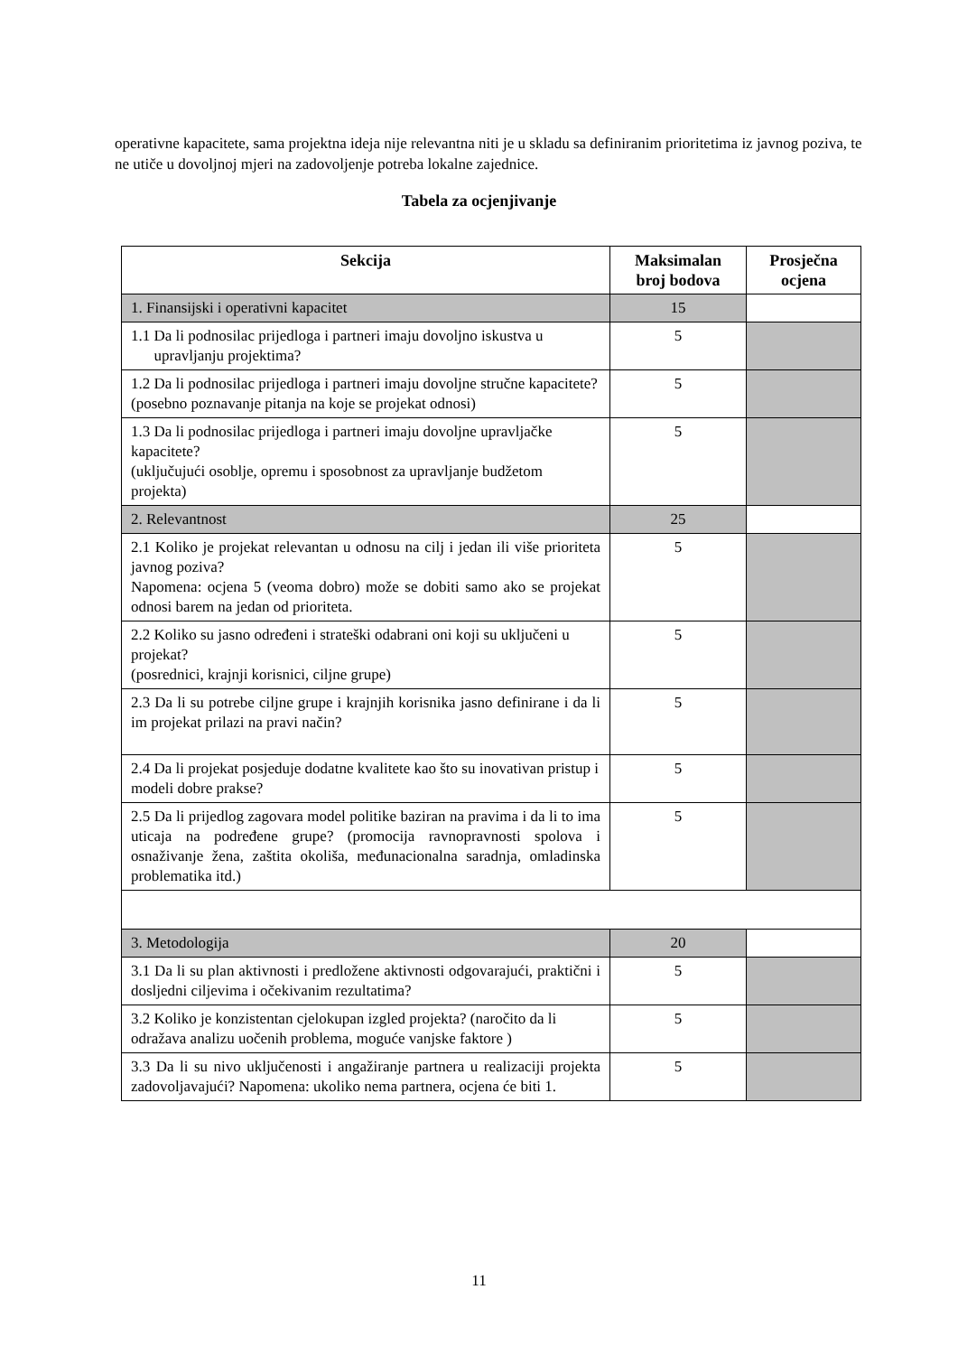operativne kapacitete, sama projektna ideja nije relevantna niti je u skladu sa definiranim prioritetima iz javnog poziva, te ne utiče u dovoljnoj mjeri na zadovoljenje potreba lokalne zajednice.
Tabela za ocjenjivanje
| Sekcija | Maksimalan broj bodova | Prosječna ocjena |
| --- | --- | --- |
| 1. Finansijski i operativni kapacitet | 15 | |
| 1.1 Da li podnosilac prijedloga i partneri imaju dovoljno iskustva u upravljanju projektima? | 5 | |
| 1.2 Da li podnosilac prijedloga i partneri imaju dovoljne stručne kapacitete? (posebno poznavanje pitanja na koje se projekat odnosi) | 5 | |
| 1.3 Da li podnosilac prijedloga i partneri imaju dovoljne upravljačke kapacitete? (uključujući osoblje, opremu i sposobnost za upravljanje budžetom projekta) | 5 | |
| 2. Relevantnost | 25 | |
| 2.1 Koliko je projekat relevantan u odnosu na cilj i jedan ili više prioriteta javnog poziva? Napomena: ocjena 5 (veoma dobro) može se dobiti samo ako se projekat odnosi barem na jedan od prioriteta. | 5 | |
| 2.2 Koliko su jasno određeni i strateški odabrani oni koji su uključeni u projekat? (posrednici, krajnji korisnici, ciljne grupe) | 5 | |
| 2.3 Da li su potrebe ciljne grupe i krajnjih korisnika jasno definirane i da li im projekat prilazi na pravi način? | 5 | |
| 2.4 Da li projekat posjeduje dodatne kvalitete kao što su inovativan pristup i modeli dobre prakse? | 5 | |
| 2.5 Da li prijedlog zagovara model politike baziran na pravima i da li to ima uticaja na podređene grupe? (promocija ravnopravnosti spolova i osnaživanje žena, zaštita okoliša, međunacionalna saradnja, omladinska problematika itd.) | 5 | |
| 3. Metodologija | 20 | |
| 3.1 Da li su plan aktivnosti i predložene aktivnosti odgovarajući, praktični i dosljedni ciljevima i očekivanim rezultatima? | 5 | |
| 3.2 Koliko je konzistentan cjelokupan izgled projekta? (naročito da li odražava analizu uočenih problema, moguće vanjske faktore ) | 5 | |
| 3.3 Da li su nivo uključenosti i angažiranje partnera u realizaciji projekta zadovoljavajući? Napomena: ukoliko nema partnera, ocjena će biti 1. | 5 | |
11